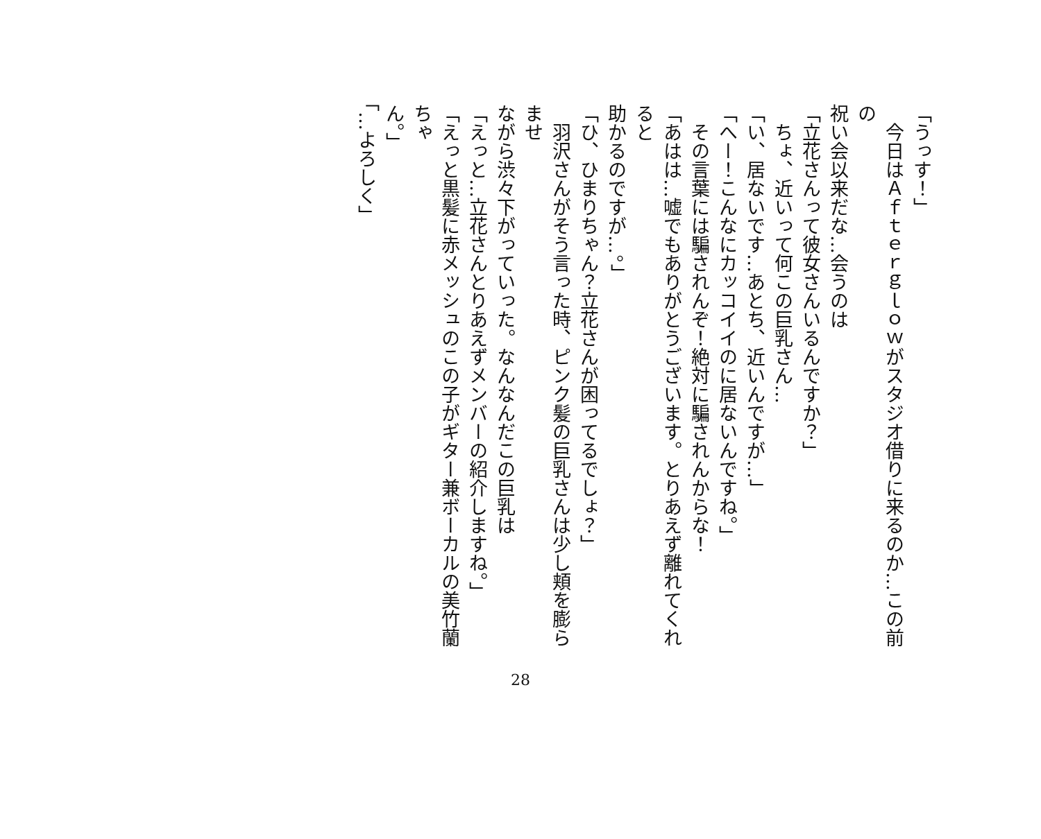「うっす！」
　今日はＡｆｔｅｒｇｌｏｗがスタジオ借りに来るのか…この前の
祝い会以来だな…会うのは
「立花さんって彼女さんいるんですか？」
　ちょ、近いって何この巨乳さん…
「い、居ないです…あとち、近いんですが…」
「へー！こんなにカッコイイのに居ないんですね。」
　その言葉には騙されんぞ！絶対に騙されんからな！
「あはは…嘘でもありがとうございます。とりあえず離れてくれると
助かるのですが…。」
「ひ、ひまりちゃん？立花さんが困ってるでしょ？」
　羽沢さんがそう言った時、ピンク髪の巨乳さんは少し頬を膨らませ
ながら渋々下がっていった。なんなんだこの巨乳は
「えっと…立花さんとりあえずメンバーの紹介しますね。」
「えっと黒髪に赤メッシュのこの子がギター兼ボーカルの美竹蘭ちゃ
ん。」
「…よろしく」
28